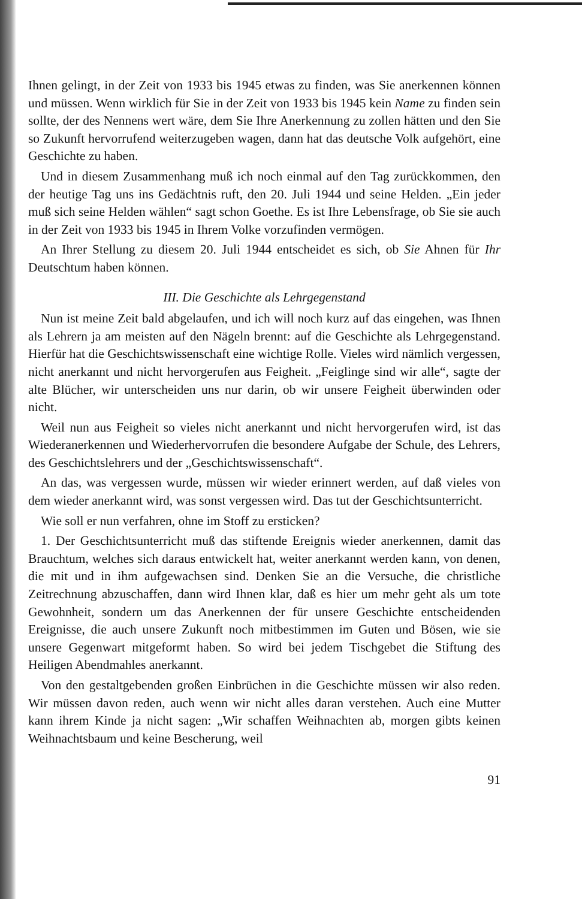Ihnen gelingt, in der Zeit von 1933 bis 1945 etwas zu finden, was Sie anerkennen können und müssen. Wenn wirklich für Sie in der Zeit von 1933 bis 1945 kein Name zu finden sein sollte, der des Nennens wert wäre, dem Sie Ihre Anerkennung zu zollen hätten und den Sie so Zukunft hervorrufend weiterzugeben wagen, dann hat das deutsche Volk aufgehört, eine Geschichte zu haben.
Und in diesem Zusammenhang muß ich noch einmal auf den Tag zurückkommen, den der heutige Tag uns ins Gedächtnis ruft, den 20. Juli 1944 und seine Helden. „Ein jeder muß sich seine Helden wählen“ sagt schon Goethe. Es ist Ihre Lebensfrage, ob Sie sie auch in der Zeit von 1933 bis 1945 in Ihrem Volke vorzufinden vermögen.
An Ihrer Stellung zu diesem 20. Juli 1944 entscheidet es sich, ob Sie Ahnen für Ihr Deutschtum haben können.
III. Die Geschichte als Lehrgegenstand
Nun ist meine Zeit bald abgelaufen, und ich will noch kurz auf das eingehen, was Ihnen als Lehrern ja am meisten auf den Nägeln brennt: auf die Geschichte als Lehrgegenstand. Hierfür hat die Geschichtswissenschaft eine wichtige Rolle. Vieles wird nämlich vergessen, nicht anerkannt und nicht hervorgerufen aus Feigheit. „Feiglinge sind wir alle“, sagte der alte Blücher, wir unterscheiden uns nur darin, ob wir unsere Feigheit überwinden oder nicht.
Weil nun aus Feigheit so vieles nicht anerkannt und nicht hervorgerufen wird, ist das Wiederanerkennen und Wiederhervorrufen die besondere Aufgabe der Schule, des Lehrers, des Geschichtslehrers und der „Geschichtswissenschaft“.
An das, was vergessen wurde, müssen wir wieder erinnert werden, auf daß vieles von dem wieder anerkannt wird, was sonst vergessen wird. Das tut der Geschichtsunterricht.
Wie soll er nun verfahren, ohne im Stoff zu ersticken?
1. Der Geschichtsunterricht muß das stiftende Ereignis wieder anerkennen, damit das Brauchtum, welches sich daraus entwickelt hat, weiter anerkannt werden kann, von denen, die mit und in ihm aufgewachsen sind. Denken Sie an die Versuche, die christliche Zeitrechnung abzuschaffen, dann wird Ihnen klar, daß es hier um mehr geht als um tote Gewohnheit, sondern um das Anerkennen der für unsere Geschichte entscheidenden Ereignisse, die auch unsere Zukunft noch mitbestimmen im Guten und Bösen, wie sie unsere Gegenwart mitgeformt haben. So wird bei jedem Tischgebet die Stiftung des Heiligen Abendmahles anerkannt.
Von den gestaltgebenden großen Einbrüchen in die Geschichte müssen wir also reden. Wir müssen davon reden, auch wenn wir nicht alles daran verstehen. Auch eine Mutter kann ihrem Kinde ja nicht sagen: „Wir schaffen Weihnachten ab, morgen gibts keinen Weihnachtsbaum und keine Bescherung, weil
91